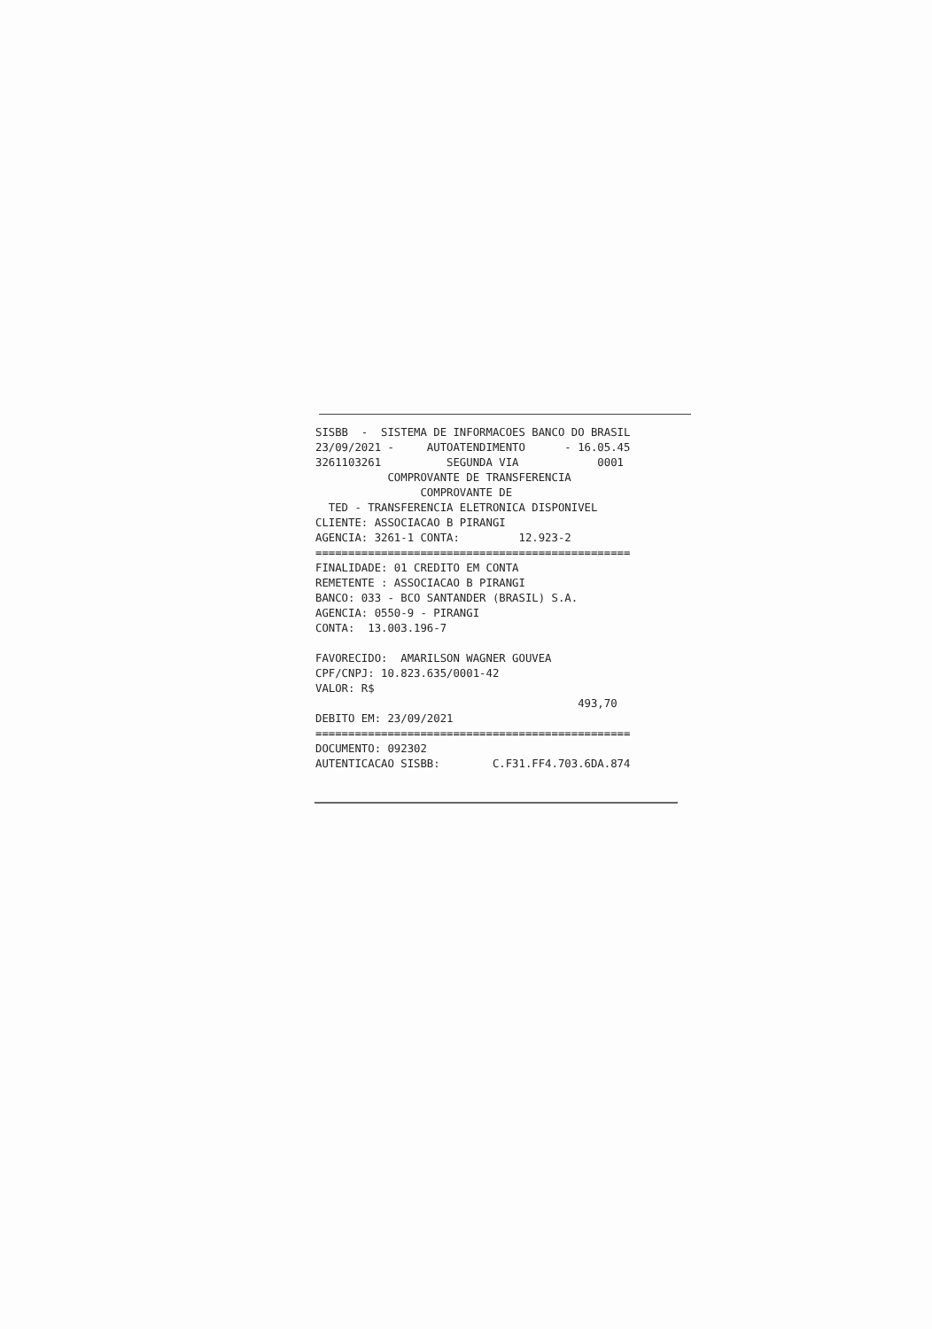SISBB - SISTEMA DE INFORMACOES BANCO DO BRASIL 23/09/2021 - AUTOATENDIMENTO - 16.05.45 3261103261 SEGUNDA VIA 0001 COMPROVANTE DE TRANSFERENCIA COMPROVANTE DE TED - TRANSFERENCIA ELETRONICA DISPONIVEL CLIENTE: ASSOCIACAO B PIRANGI AGENCIA: 3261-1 CONTA: 12.923-2 ================================================ FINALIDADE: 01 CREDITO EM CONTA REMETENTE : ASSOCIACAO B PIRANGI BANCO: 033 - BCO SANTANDER (BRASIL) S.A. AGENCIA: 0550-9 - PIRANGI CONTA: 13.003.196-7 FAVORECIDO: AMARILSON WAGNER GOUVEA CPF/CNPJ: 10.823.635/0001-42 VALOR: R$ 493,70 DEBITO EM: 23/09/2021 ================================================ DOCUMENTO: 092302 AUTENTICACAO SISBB: C.F31.FF4.703.6DA.874